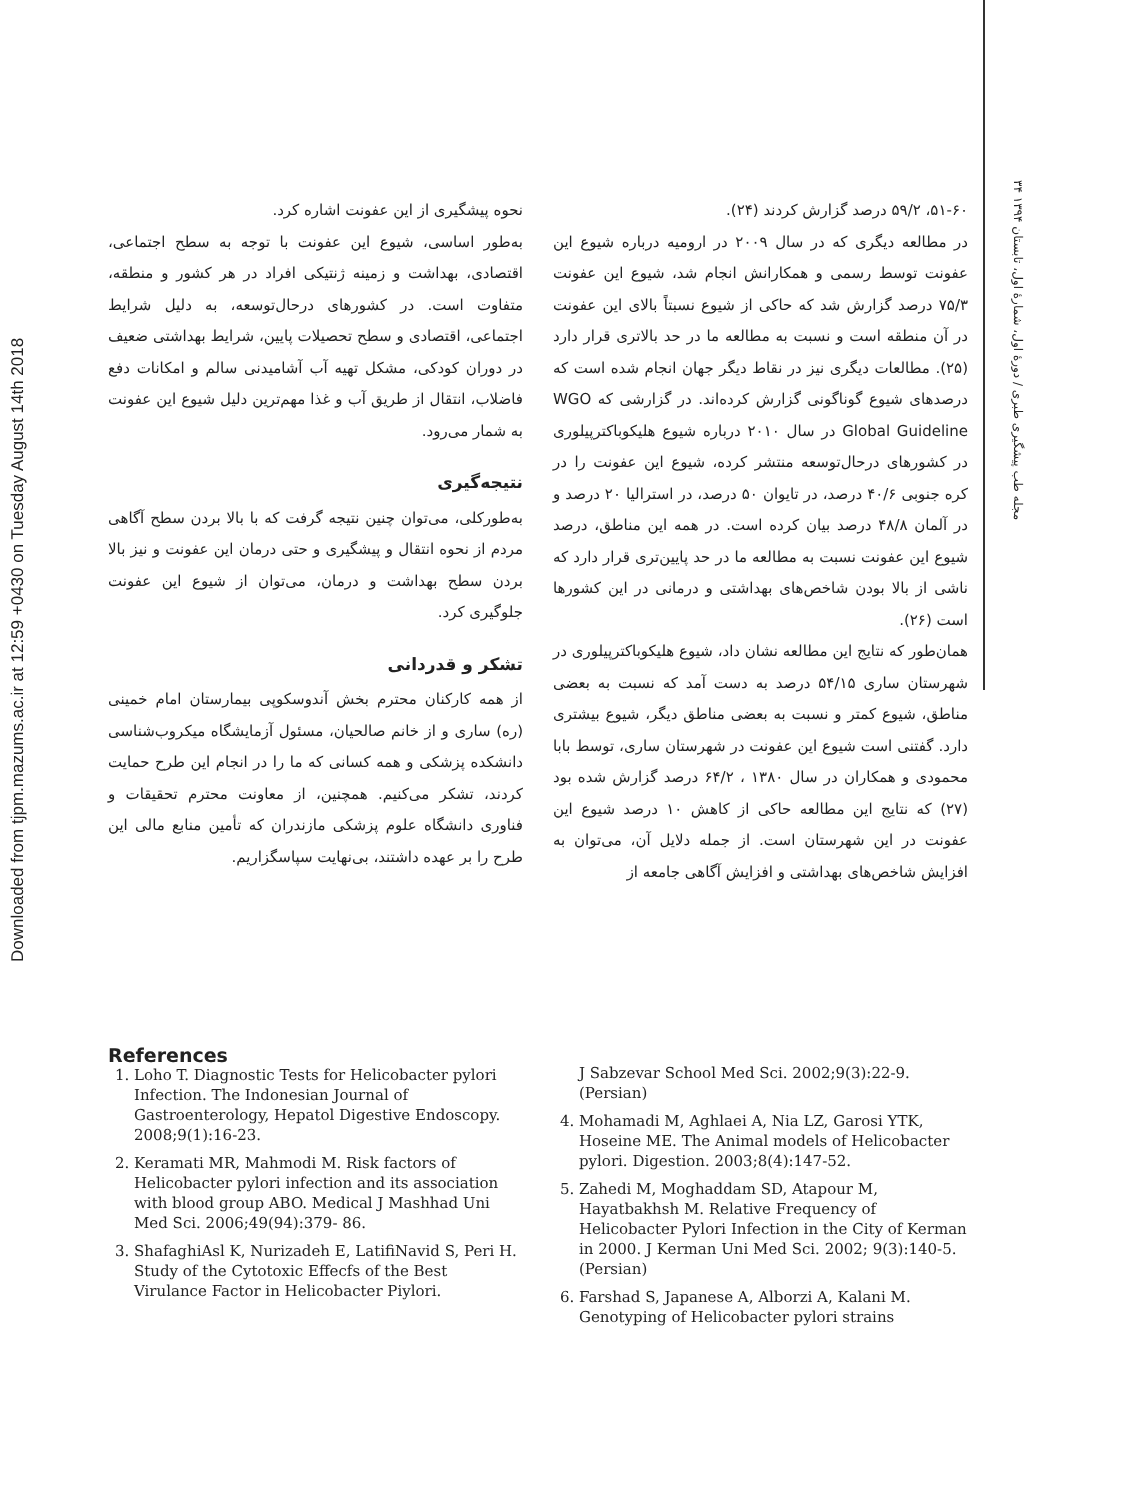Downloaded from tjpm.mazums.ac.ir at 12:59 +0430 on Tuesday August 14th 2018
۳۴ مجله طب پیشگیری طبری / دورهٔ اول، شمارهٔ اول، تابستان ۱۳۹۴
۵۱-۶۰، ۵۹/۲ درصد گزارش کردند (۲۴).
در مطالعه دیگری که در سال ۲۰۰۹ در ارومیه درباره شیوع این عفونت توسط رسمی و همکارانش انجام شد، شیوع این عفونت ۷۵/۳ درصد گزارش شد که حاکی از شیوع نسبتاً بالای این عفونت در آن منطقه است و نسبت به مطالعه ما در حد بالاتری قرار دارد (۲۵). مطالعات دیگری نیز در نقاط دیگر جهان انجام شده است که درصدهای شیوع گوناگونی گزارش کرده‌اند. در گزارشی که WGO Global Guideline در سال ۲۰۱۰ درباره شیوع هلیکوباکترپیلوری در کشورهای درحال‌توسعه منتشر کرده، شیوع این عفونت را در کره جنوبی ۴۰/۶ درصد، در تایوان ۵۰ درصد، در استرالیا ۲۰ درصد و در آلمان ۴۸/۸ درصد بیان کرده است. در همه این مناطق، درصد شیوع این عفونت نسبت به مطالعه ما در حد پایین‌تری قرار دارد که ناشی از بالا بودن شاخص‌های بهداشتی و درمانی در این کشورها است (۲۶).
همان‌طور که نتایج این مطالعه نشان داد، شیوع هلیکوباکترپیلوری در شهرستان ساری ۵۴/۱۵ درصد به دست آمد که نسبت به بعضی مناطق، شیوع کمتر و نسبت به بعضی مناطق دیگر، شیوع بیشتری دارد. گفتنی است شیوع این عفونت در شهرستان ساری، توسط بابا محمودی و همکاران در سال ۱۳۸۰ ، ۶۴/۲ درصد گزارش شده بود (۲۷) که نتایج این مطالعه حاکی از کاهش ۱۰ درصد شیوع این عفونت در این شهرستان است. از جمله دلایل آن، می‌توان به افزایش شاخص‌های بهداشتی و افزایش آگاهی جامعه از
نحوه پیشگیری از این عفونت اشاره کرد.
به‌طور اساسی، شیوع این عفونت با توجه به سطح اجتماعی، اقتصادی، بهداشت و زمینه ژنتیکی افراد در هر کشور و منطقه، متفاوت است. در کشورهای درحال‌توسعه، به دلیل شرایط اجتماعی، اقتصادی و سطح تحصیلات پایین، شرایط بهداشتی ضعیف در دوران کودکی، مشکل تهیه آب آشامیدنی سالم و امکانات دفع فاضلاب، انتقال از طریق آب و غذا مهم‌ترین دلیل شیوع این عفونت به شمار می‌رود.
نتیجه‌گیری
به‌طورکلی، می‌توان چنین نتیجه گرفت که با بالا بردن سطح آگاهی مردم از نحوه انتقال و پیشگیری و حتی درمان این عفونت و نیز بالا بردن سطح بهداشت و درمان، می‌توان از شیوع این عفونت جلوگیری کرد.
تشکر و قدردانی
از همه کارکنان محترم بخش آندوسکوپی بیمارستان امام خمینی (ره) ساری و از خانم صالحیان، مسئول آزمایشگاه میکروب‌شناسی دانشکده پزشکی و همه کسانی که ما را در انجام این طرح حمایت کردند، تشکر می‌کنیم. همچنین، از معاونت محترم تحقیقات و فناوری دانشگاه علوم پزشکی مازندران که تأمین منابع مالی این طرح را بر عهده داشتند، بی‌نهایت سپاسگزاریم.
References
1. Loho T. Diagnostic Tests for Helicobacter pylori Infection. The Indonesian Journal of Gastroenterology, Hepatol Digestive Endoscopy. 2008;9(1):16-23.
2. Keramati MR, Mahmodi M. Risk factors of Helicobacter pylori infection and its association with blood group ABO. Medical J Mashhad Uni Med Sci. 2006;49(94):379- 86.
3. ShafaghiAsl K, Nurizadeh E, LatifiNavid S, Peri H. Study of the Cytotoxic Effecfs of the Best Virulance Factor in Helicobacter Piylori.
J Sabzevar School Med Sci. 2002;9(3):22-9. (Persian)
4. Mohamadi M, Aghlaei A, Nia LZ, Garosi YTK, Hoseine ME. The Animal models of Helicobacter pylori. Digestion. 2003;8(4):147-52.
5. Zahedi M, Moghaddam SD, Atapour M, Hayatbakhsh M. Relative Frequency of Helicobacter Pylori Infection in the City of Kerman in 2000. J Kerman Uni Med Sci. 2002; 9(3):140-5. (Persian)
6. Farshad S, Japanese A, Alborzi A, Kalani M. Genotyping of Helicobacter pylori strains